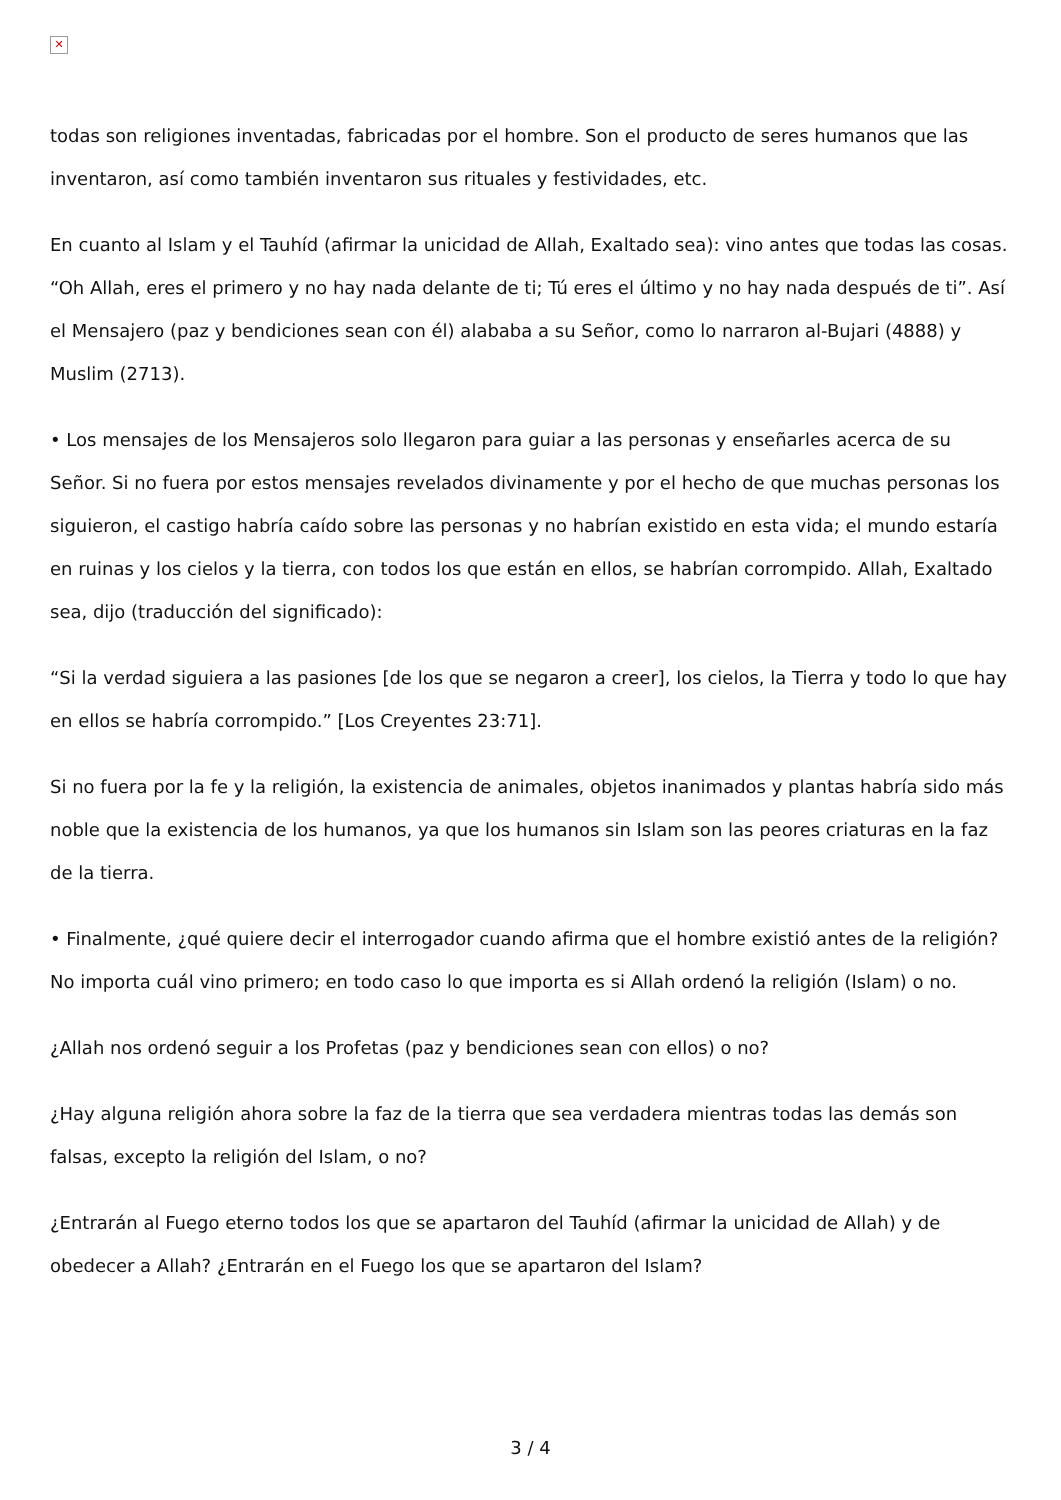✕
todas son religiones inventadas, fabricadas por el hombre. Son el producto de seres humanos que las inventaron, así como también inventaron sus rituales y festividades, etc.
En cuanto al Islam y el Tauhíd (afirmar la unicidad de Allah, Exaltado sea): vino antes que todas las cosas. “Oh Allah, eres el primero y no hay nada delante de ti; Tú eres el último y no hay nada después de ti”. Así el Mensajero (paz y bendiciones sean con él) alababa a su Señor, como lo narraron al-Bujari (4888) y Muslim (2713).
• Los mensajes de los Mensajeros solo llegaron para guiar a las personas y enseñarles acerca de su Señor. Si no fuera por estos mensajes revelados divinamente y por el hecho de que muchas personas los siguieron, el castigo habría caído sobre las personas y no habrían existido en esta vida; el mundo estaría en ruinas y los cielos y la tierra, con todos los que están en ellos, se habrían corrompido. Allah, Exaltado sea, dijo (traducción del significado):
“Si la verdad siguiera a las pasiones [de los que se negaron a creer], los cielos, la Tierra y todo lo que hay en ellos se habría corrompido.” [Los Creyentes 23:71].
Si no fuera por la fe y la religión, la existencia de animales, objetos inanimados y plantas habría sido más noble que la existencia de los humanos, ya que los humanos sin Islam son las peores criaturas en la faz de la tierra.
• Finalmente, ¿qué quiere decir el interrogador cuando afirma que el hombre existió antes de la religión? No importa cuál vino primero; en todo caso lo que importa es si Allah ordenó la religión (Islam) o no.
¿Allah nos ordenó seguir a los Profetas (paz y bendiciones sean con ellos) o no?
¿Hay alguna religión ahora sobre la faz de la tierra que sea verdadera mientras todas las demás son falsas, excepto la religión del Islam, o no?
¿Entrarán al Fuego eterno todos los que se apartaron del Tauhíd (afirmar la unicidad de Allah) y de obedecer a Allah? ¿Entrarán en el Fuego los que se apartaron del Islam?
3 / 4